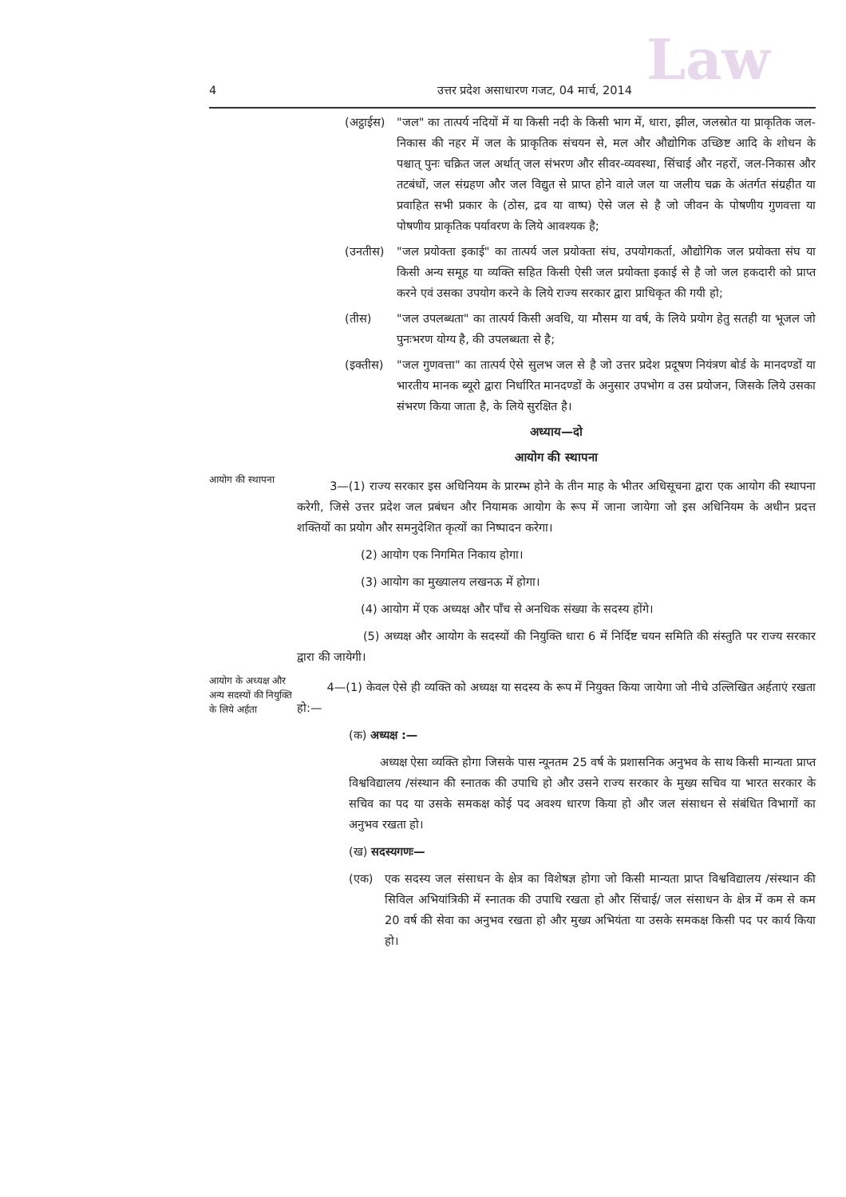Law
4 उत्तर प्रदेश असाधारण गजट, 04 मार्च, 2014
(अट्ठाईस) "जल" का तात्पर्य नदियों में या किसी नदी के किसी भाग में, धारा, झील, जलस्रोत या प्राकृतिक जल-निकास की नहर में जल के प्राकृतिक संचयन से, मल और औद्योगिक उच्छिष्ट आदि के शोधन के पश्चात् पुनः चक्रित जल अर्थात् जल संभरण और सीवर-व्यवस्था, सिंचाई और नहरों, जल-निकास और तटबंधों, जल संग्रहण और जल विद्युत से प्राप्त होने वाले जल या जलीय चक्र के अंतर्गत संग्रहीत या प्रवाहित सभी प्रकार के (ठोस, द्रव या वाष्प) ऐसे जल से है जो जीवन के पोषणीय गुणवत्ता या पोषणीय प्राकृतिक पर्यावरण के लिये आवश्यक है;
(उनतीस) "जल प्रयोक्ता इकाई" का तात्पर्य जल प्रयोक्ता संघ, उपयोगकर्ता, औद्योगिक जल प्रयोक्ता संघ या किसी अन्य समूह या व्यक्ति सहित किसी ऐसी जल प्रयोक्ता इकाई से है जो जल हकदारी को प्राप्त करने एवं उसका उपयोग करने के लिये राज्य सरकार द्वारा प्राधिकृत की गयी हो;
(तीस) "जल उपलब्धता" का तात्पर्य किसी अवधि, या मौसम या वर्ष, के लिये प्रयोग हेतु सतही या भूजल जो पुनःभरण योग्य है, की उपलब्धता से है;
(इक्तीस) "जल गुणवत्ता" का तात्पर्य ऐसे सुलभ जल से है जो उत्तर प्रदेश प्रदूषण नियंत्रण बोर्ड के मानदण्डों या भारतीय मानक ब्यूरो द्वारा निर्धारित मानदण्डों के अनुसार उपभोग व उस प्रयोजन, जिसके लिये उसका संभरण किया जाता है, के लिये सुरक्षित है।
अध्याय—दो
आयोग की स्थापना
आयोग की स्थापना
3—(1) राज्य सरकार इस अधिनियम के प्रारम्भ होने के तीन माह के भीतर अधिसूचना द्वारा एक आयोग की स्थापना करेगी, जिसे उत्तर प्रदेश जल प्रबंधन और नियामक आयोग के रूप में जाना जायेगा जो इस अधिनियम के अधीन प्रदत्त शक्तियों का प्रयोग और समनुदेशित कृत्यों का निष्पादन करेगा।
(2) आयोग एक निगमित निकाय होगा।
(3) आयोग का मुख्यालय लखनऊ में होगा।
(4) आयोग में एक अध्यक्ष और पाँच से अनधिक संख्या के सदस्य होंगे।
(5) अध्यक्ष और आयोग के सदस्यों की नियुक्ति धारा 6 में निर्दिष्ट चयन समिति की संस्तुति पर राज्य सरकार द्वारा की जायेगी।
आयोग के अध्यक्ष और अन्य सदस्यों की नियुक्ति के लिये अर्हता
4—(1) केवल ऐसे ही व्यक्ति को अध्यक्ष या सदस्य के रूप में नियुक्त किया जायेगा जो नीचे उल्लिखित अर्हताएं रखता हो:—
(क) अध्यक्ष :—
अध्यक्ष ऐसा व्यक्ति होगा जिसके पास न्यूनतम 25 वर्ष के प्रशासनिक अनुभव के साथ किसी मान्यता प्राप्त विश्वविद्यालय /संस्थान की स्नातक की उपाधि हो और उसने राज्य सरकार के मुख्य सचिव या भारत सरकार के सचिव का पद या उसके समकक्ष कोई पद अवश्य धारण किया हो और जल संसाधन से संबंधित विभागों का अनुभव रखता हो।
(ख) सदस्यगणः—
(एक) एक सदस्य जल संसाधन के क्षेत्र का विशेषज्ञ होगा जो किसी मान्यता प्राप्त विश्वविद्यालय /संस्थान की सिविल अभियांत्रिकी में स्नातक की उपाधि रखता हो और सिंचाई/ जल संसाधन के क्षेत्र में कम से कम 20 वर्ष की सेवा का अनुभव रखता हो और मुख्य अभियंता या उसके समकक्ष किसी पद पर कार्य किया हो।